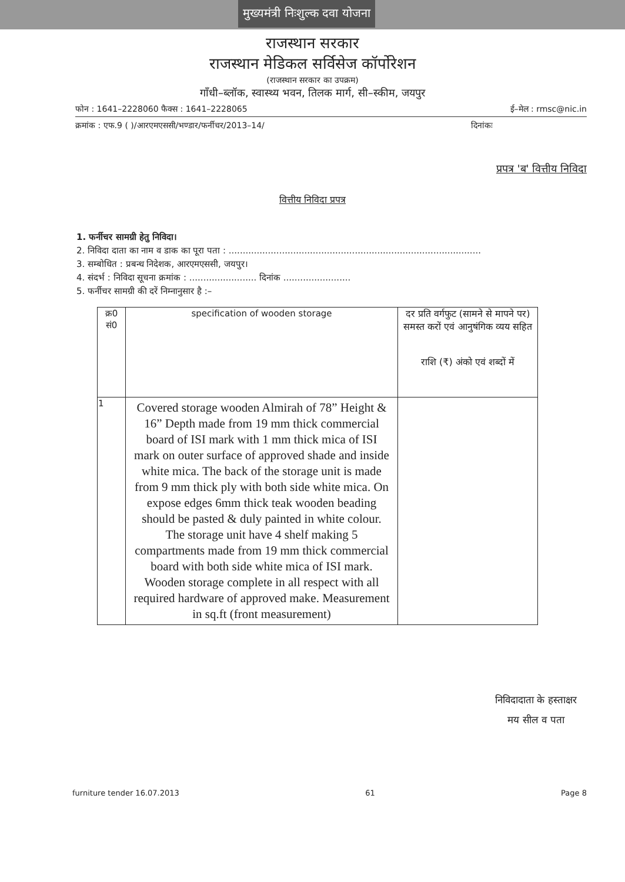मुख्यमंत्री निःशुल्क दवा योजना
राजस्थान सरकार
राजस्थान मेडिकल सर्विसेज कॉर्पोरेशन
(राजस्थान सरकार का उपक्रम)
गाँधी–ब्लॉक, स्वास्थ्य भवन, तिलक मार्ग, सी–स्कीम, जयपुर
फोन : 1641–2228060 फैक्स : 1641–2228065 ई–मेल : rmsc@nic.in
क्रमांक : एफ.9 ( )/आरएमएससी/भण्डार/फर्नीचर/2013–14/ दिनांकः
प्रपत्र 'ब' वित्तीय निविदा
वित्तीय निविदा प्रपत्र
1. फर्नीचर सामग्री हेतु निविदा।
2. निविदा दाता का नाम व डाक का पूरा पता : ..........................................................................................
3. सम्बोधित : प्रबन्ध निदेशक, आरएमएससी, जयपुर।
4. संदर्भ : निविदा सूचना क्रमांक : ........................ दिनांक ........................
5. फर्नीचर सामग्री की दरें निम्नानुसार है :–
| क्र0 सं0 | specification of wooden storage | दर प्रति वर्गफुट (सामने से मापने पर) समस्त करों एवं आनुषंगिक व्यय सहित राशि (₹) अंको एवं शब्दों में |
| --- | --- | --- |
| 1 | Covered storage wooden Almirah of 78” Height & 16” Depth made from 19 mm thick commercial board of ISI mark with 1 mm thick mica of ISI mark on outer surface of approved shade and inside white mica. The back of the storage unit is made from 9 mm thick ply with both side white mica. On expose edges 6mm thick teak wooden beading should be pasted & duly painted in white colour. The storage unit have 4 shelf making 5 compartments made from 19 mm thick commercial board with both side white mica of ISI mark. Wooden storage complete in all respect with all required hardware of approved make. Measurement in sq.ft (front measurement) | |
निविदादाता के हस्ताक्षर
मय सील व पता
furniture tender 16.07.2013 61 Page 8